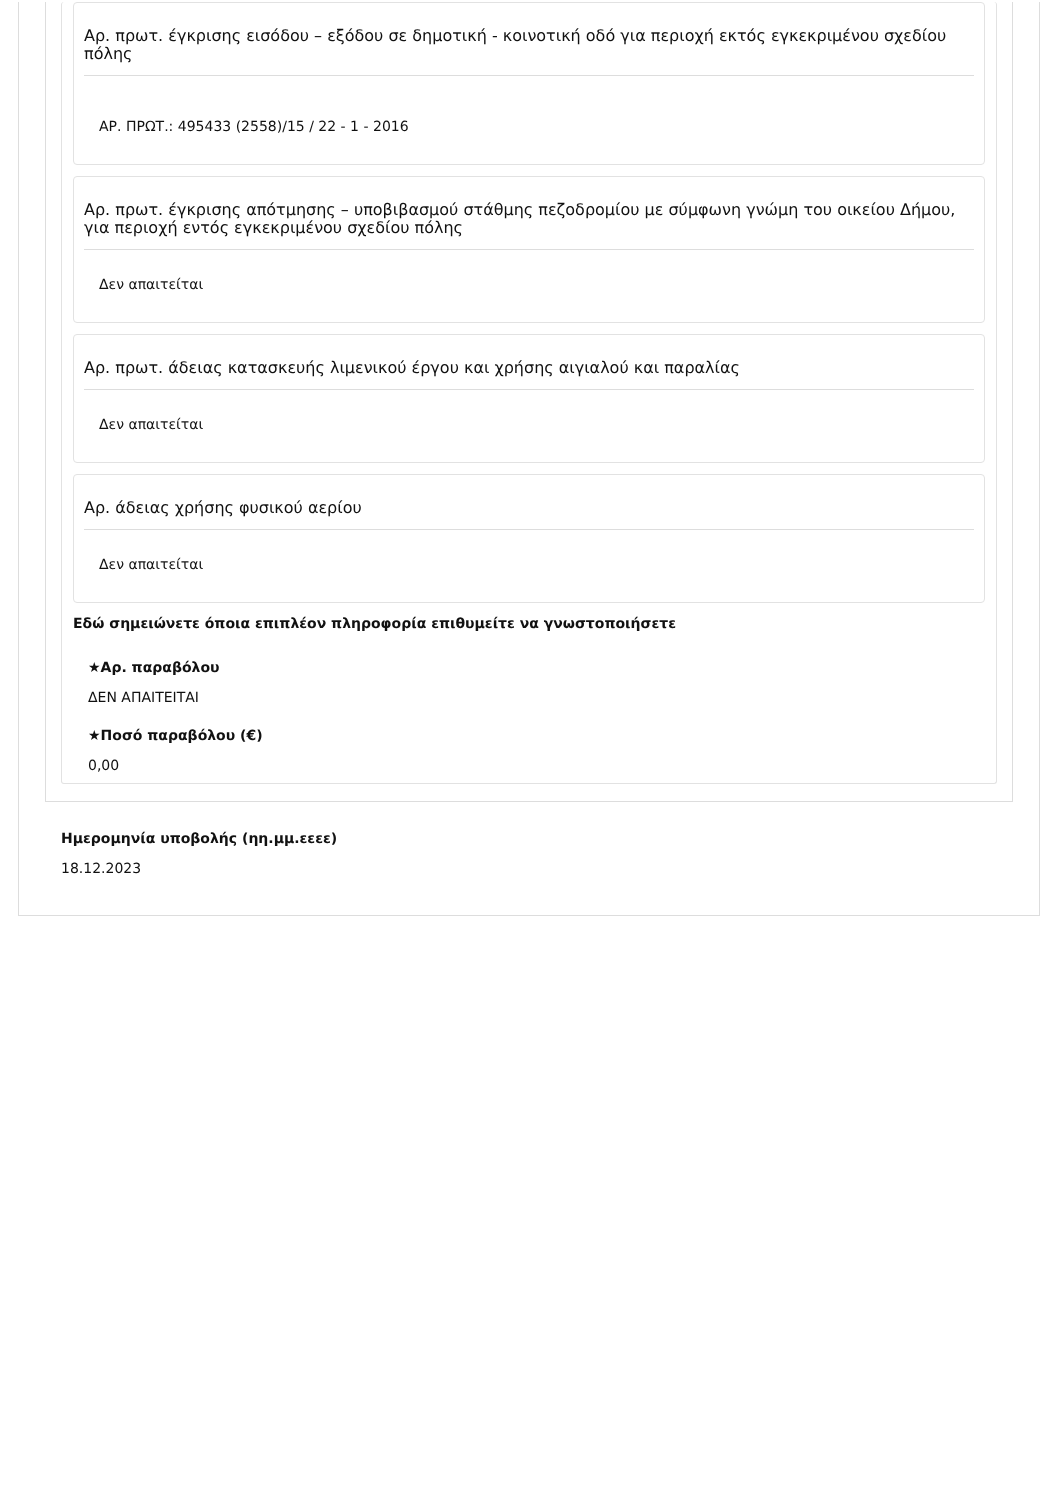Αρ. πρωτ. έγκρισης εισόδου – εξόδου σε δημοτική - κοινοτική οδό για περιοχή εκτός εγκεκριμένου σχεδίου πόλης
ΑΡ. ΠΡΩΤ.: 495433 (2558)/15 / 22 - 1 - 2016
Αρ. πρωτ. έγκρισης απότμησης – υποβιβασμού στάθμης πεζοδρομίου με σύμφωνη γνώμη του οικείου Δήμου, για περιοχή εντός εγκεκριμένου σχεδίου πόλης
Δεν απαιτείται
Αρ. πρωτ. άδειας κατασκευής λιμενικού έργου και χρήσης αιγιαλού και παραλίας
Δεν απαιτείται
Αρ. άδειας χρήσης φυσικού αερίου
Δεν απαιτείται
Εδώ σημειώνετε όποια επιπλέον πληροφορία επιθυμείτε να γνωστοποιήσετε
★Αρ. παραβόλου
ΔΕΝ ΑΠΑΙΤΕΙΤΑΙ
★Ποσό παραβόλου (€)
0,00
Ημερομηνία υποβολής (ηη.μμ.εεεε)
18.12.2023